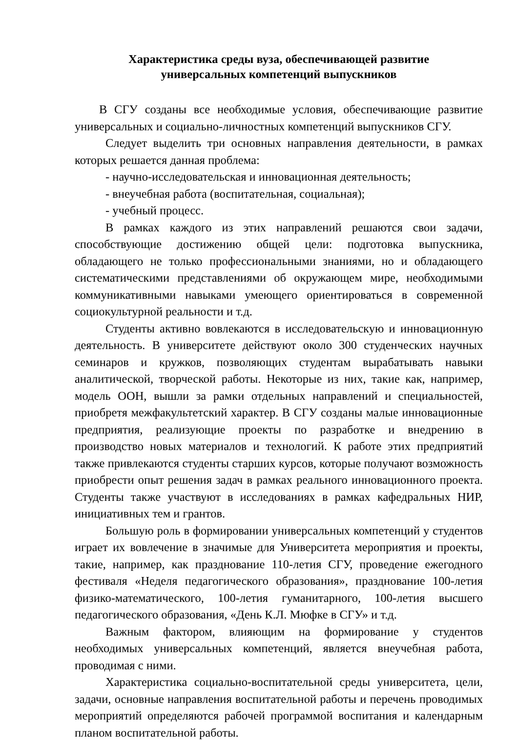Характеристика среды вуза, обеспечивающей развитие
универсальных компетенций выпускников
В СГУ созданы все необходимые условия, обеспечивающие развитие универсальных и социально-личностных компетенций выпускников СГУ.
Следует выделить три основных направления деятельности, в рамках которых решается данная проблема:
- научно-исследовательская и инновационная деятельность;
- внеучебная работа (воспитательная, социальная);
- учебный процесс.
В рамках каждого из этих направлений решаются свои задачи, способствующие достижению общей цели: подготовка выпускника, обладающего не только профессиональными знаниями, но и обладающего систематическими представлениями об окружающем мире, необходимыми коммуникативными навыками умеющего ориентироваться в современной социокультурной реальности и т.д.
Студенты активно вовлекаются в исследовательскую и инновационную деятельность. В университете действуют около 300 студенческих научных семинаров и кружков, позволяющих студентам вырабатывать навыки аналитической, творческой работы. Некоторые из них, такие как, например, модель ООН, вышли за рамки отдельных направлений и специальностей, приобретя межфакультетский характер. В СГУ созданы малые инновационные предприятия, реализующие проекты по разработке и внедрению в производство новых материалов и технологий. К работе этих предприятий также привлекаются студенты старших курсов, которые получают возможность приобрести опыт решения задач в рамках реального инновационного проекта. Студенты также участвуют в исследованиях в рамках кафедральных НИР, инициативных тем и грантов.
Большую роль в формировании универсальных компетенций у студентов играет их вовлечение в значимые для Университета мероприятия и проекты, такие, например, как празднование 110-летия СГУ, проведение ежегодного фестиваля «Неделя педагогического образования», празднование 100-летия физико-математического, 100-летия гуманитарного, 100-летия высшего педагогического образования, «День К.Л. Мюфке в СГУ» и т.д.
Важным фактором, влияющим на формирование у студентов необходимых универсальных компетенций, является внеучебная работа, проводимая с ними.
Характеристика социально-воспитательной среды университета, цели, задачи, основные направления воспитательной работы и перечень проводимых мероприятий определяются рабочей программой воспитания и календарным планом воспитательной работы.